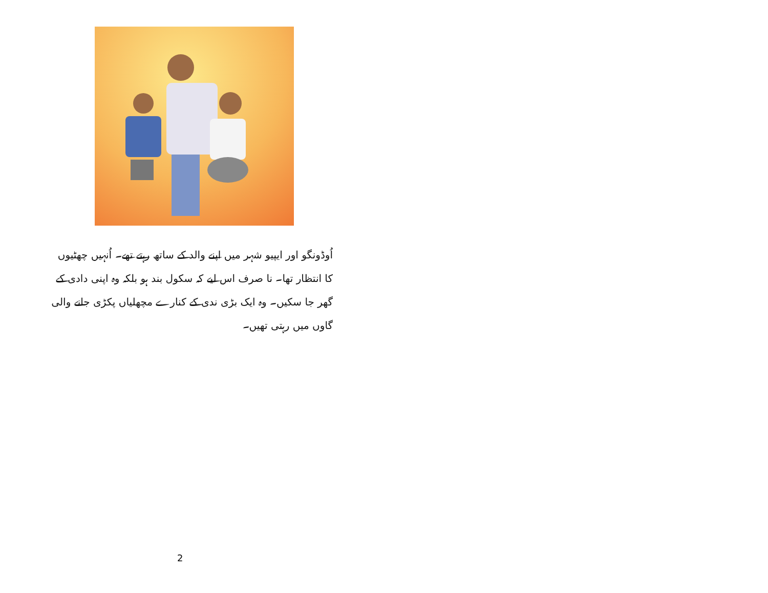اُوڈونگو اور ایپیو شہر میں اپنے والد کے ساتھ رہتے تھے۔ اُنہیں چھٹیوں کا انتظار تھا۔ نا صرف اس لیے کہ سکول بند ہو بلکہ وہ اپنی دادی کے گھر جا سکیں۔ وہ ایک بڑی ندی کے کنارے مچھلیاں پکڑی جانے والی گاوں میں رہتی تھیں۔
2